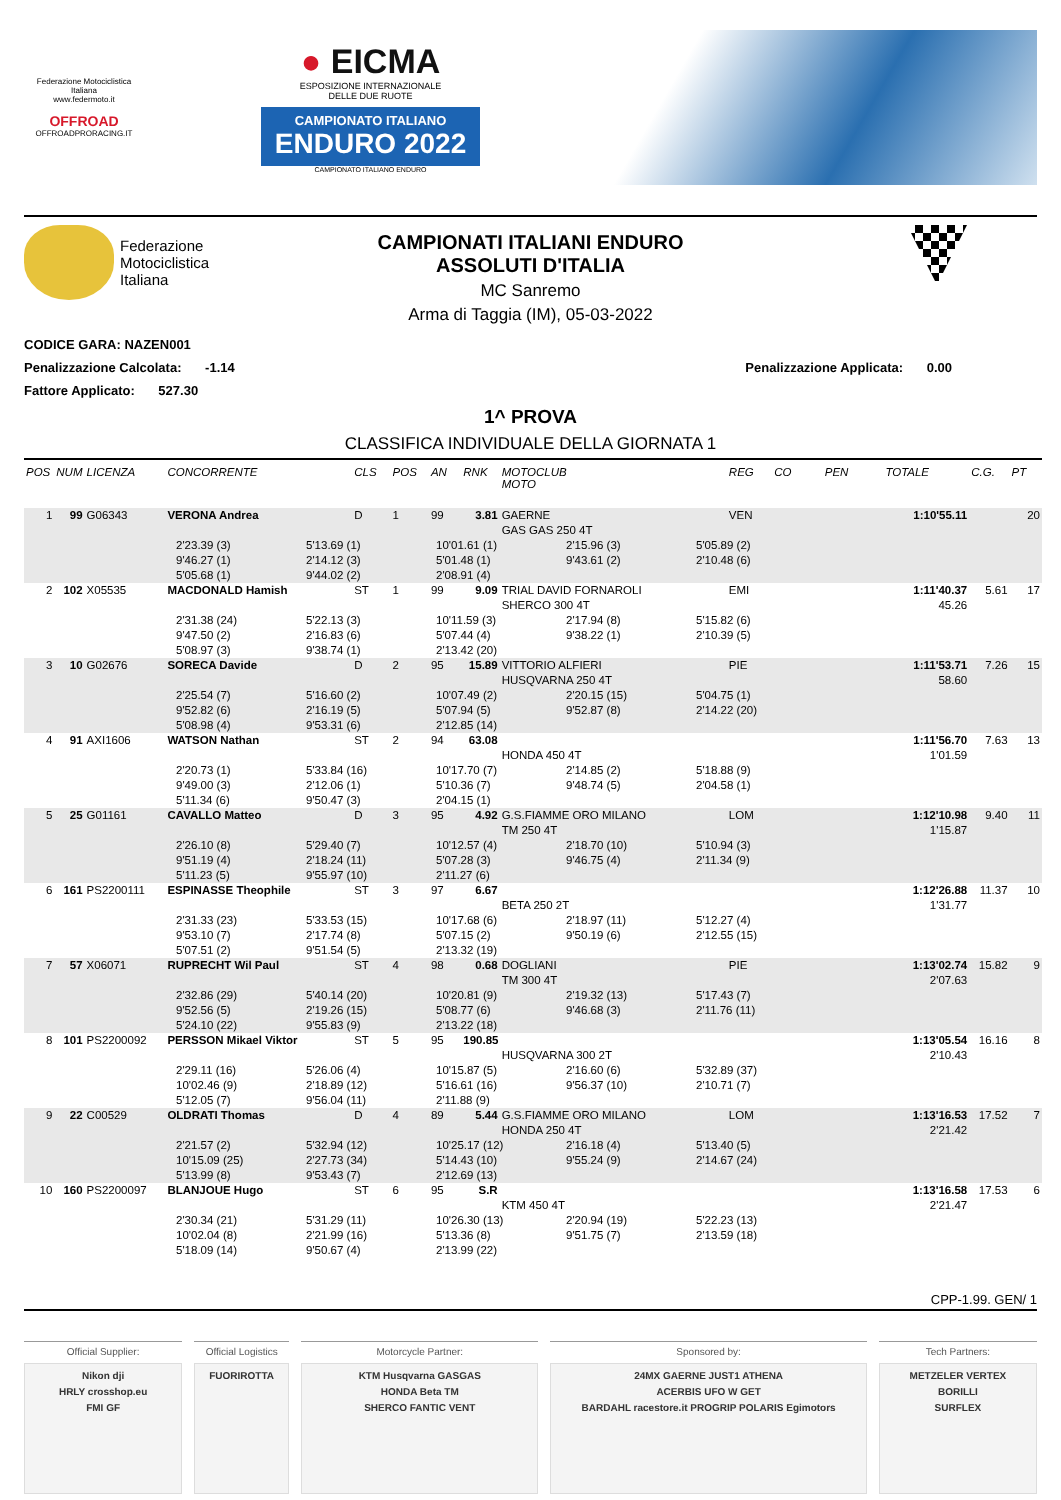Federazione Motociclistica Italiana
www.federmoto.it
OFFROAD
OFFROADPRORACING.IT
● EICMA
ESPOSIZIONE INTERNAZIONALE
DELLE DUE RUOTE
CAMPIONATO ITALIANO ENDURO 2022
CAMPIONATO ITALIANO ENDURO
Federazione
Motociclistica
Italiana
CAMPIONATI ITALIANI ENDURO
ASSOLUTI D'ITALIA
MC Sanremo
Arma di Taggia (IM), 05-03-2022
CODICE GARA: NAZEN001
Penalizzazione Calcolata: -1.14
Penalizzazione Applicata: 0.00
Fattore Applicato: 527.30
1^ PROVA
CLASSIFICA INDIVIDUALE DELLA GIORNATA 1
| POS | NUM | LICENZA | CONCORRENTE | CLS | POS | AN | RNK | MOTOCLUB MOTO | REG | CO | PEN | TOTALE | C.G. | PT |
| --- | --- | --- | --- | --- | --- | --- | --- | --- | --- | --- | --- | --- | --- | --- |
| 1 | 99 | G06343 | VERONA Andrea | D | 1 | 99 | 3.81 | GAERNE | VEN | | | 1:10'55.11 | | 20 |
| | | | | | | | | GAS GAS 250 4T | | | | | | |
| 2'23.39 (3) 5'13.69 (1) 10'01.61 (1) 2'15.96 (3) 5'05.89 (2) 9'46.27 (1) 2'14.12 (3) 5'01.48 (1) 9'43.61 (2) 2'10.48 (6) 5'05.68 (1) 9'44.02 (2) 2'08.91 (4) | | | | | | | | | | | | | | |
| 2 | 102 | X05535 | MACDONALD Hamish | ST | 1 | 99 | 9.09 | TRIAL DAVID FORNAROLI | EMI | | | 1:11'40.37 | 5.61 | 17 |
| | | | | | | | | SHERCO 300 4T | | | | 45.26 | | |
| 2'31.38 (24) 5'22.13 (3) 10'11.59 (3) 2'17.94 (8) 5'15.82 (6) 9'47.50 (2) 2'16.83 (6) 5'07.44 (4) 9'38.22 (1) 2'10.39 (5) 5'08.97 (3) 9'38.74 (1) 2'13.42 (20) | | | | | | | | | | | | | | |
| 3 | 10 | G02676 | SORECA Davide | D | 2 | 95 | 15.89 | VITTORIO ALFIERI | PIE | | | 1:11'53.71 | 7.26 | 15 |
| | | | | | | | | HUSQVARNA 250 4T | | | | 58.60 | | |
| 2'25.54 (7) 5'16.60 (2) 10'07.49 (2) 2'20.15 (15) 5'04.75 (1) 9'52.82 (6) 2'16.19 (5) 5'07.94 (5) 9'52.87 (8) 2'14.22 (20) 5'08.98 (4) 9'53.31 (6) 2'12.85 (14) | | | | | | | | | | | | | | |
| 4 | 91 | AXI1606 | WATSON Nathan | ST | 2 | 94 | 63.08 | | | | | 1:11'56.70 | 7.63 | 13 |
| | | | | | | | | HONDA 450 4T | | | | 1'01.59 | | |
| 2'20.73 (1) 5'33.84 (16) 10'17.70 (7) 2'14.85 (2) 5'18.88 (9) 9'49.00 (3) 2'12.06 (1) 5'10.36 (7) 9'48.74 (5) 2'04.58 (1) 5'11.34 (6) 9'50.47 (3) 2'04.15 (1) | | | | | | | | | | | | | | |
| 5 | 25 | G01161 | CAVALLO Matteo | D | 3 | 95 | 4.92 | G.S.FIAMME ORO MILANO | LOM | | | 1:12'10.98 | 9.40 | 11 |
| | | | | | | | | TM 250 4T | | | | 1'15.87 | | |
| 2'26.10 (8) 5'29.40 (7) 10'12.57 (4) 2'18.70 (10) 5'10.94 (3) 9'51.19 (4) 2'18.24 (11) 5'07.28 (3) 9'46.75 (4) 2'11.34 (9) 5'11.23 (5) 9'55.97 (10) 2'11.27 (6) | | | | | | | | | | | | | | |
| 6 | 161 | PS2200111 | ESPINASSE Theophile | ST | 3 | 97 | 6.67 | | | | | 1:12'26.88 | 11.37 | 10 |
| | | | | | | | | BETA 250 2T | | | | 1'31.77 | | |
| 2'31.33 (23) 5'33.53 (15) 10'17.68 (6) 2'18.97 (11) 5'12.27 (4) 9'53.10 (7) 2'17.74 (8) 5'07.15 (2) 9'50.19 (6) 2'12.55 (15) 5'07.51 (2) 9'51.54 (5) 2'13.32 (19) | | | | | | | | | | | | | | |
| 7 | 57 | X06071 | RUPRECHT Wil Paul | ST | 4 | 98 | 0.68 | DOGLIANI | PIE | | | 1:13'02.74 | 15.82 | 9 |
| | | | | | | | | TM 300 4T | | | | 2'07.63 | | |
| 2'32.86 (29) 5'40.14 (20) 10'20.81 (9) 2'19.32 (13) 5'17.43 (7) 9'52.56 (5) 2'19.26 (15) 5'08.77 (6) 9'46.68 (3) 2'11.76 (11) 5'24.10 (22) 9'55.83 (9) 2'13.22 (18) | | | | | | | | | | | | | | |
| 8 | 101 | PS2200092 | PERSSON Mikael Viktor | ST | 5 | 95 | 190.85 | | | | | 1:13'05.54 | 16.16 | 8 |
| | | | | | | | | HUSQVARNA 300 2T | | | | 2'10.43 | | |
| 2'29.11 (16) 5'26.06 (4) 10'15.87 (5) 2'16.60 (6) 5'32.89 (37) 10'02.46 (9) 2'18.89 (12) 5'16.61 (16) 9'56.37 (10) 2'10.71 (7) 5'12.05 (7) 9'56.04 (11) 2'11.88 (9) | | | | | | | | | | | | | | |
| 9 | 22 | C00529 | OLDRATI Thomas | D | 4 | 89 | 5.44 | G.S.FIAMME ORO MILANO | LOM | | | 1:13'16.53 | 17.52 | 7 |
| | | | | | | | | HONDA 250 4T | | | | 2'21.42 | | |
| 2'21.57 (2) 5'32.94 (12) 10'25.17 (12) 2'16.18 (4) 5'13.40 (5) 10'15.09 (25) 2'27.73 (34) 5'14.43 (10) 9'55.24 (9) 2'14.67 (24) 5'13.99 (8) 9'53.43 (7) 2'12.69 (13) | | | | | | | | | | | | | | |
| 10 | 160 | PS2200097 | BLANJOUE Hugo | ST | 6 | 95 | S.R | | | | | 1:13'16.58 | 17.53 | 6 |
| | | | | | | | | KTM 450 4T | | | | 2'21.47 | | |
| 2'30.34 (21) 5'31.29 (11) 10'26.30 (13) 2'20.94 (19) 5'22.23 (13) 10'02.04 (8) 2'21.99 (16) 5'13.36 (8) 9'51.75 (7) 2'13.59 (18) 5'18.09 (14) 9'50.67 (4) 2'13.99 (22) | | | | | | | | | | | | | | |
CPP-1.99. GEN/ 1
Official Supplier:
Nikon dji
HRLY crosshop.eu
FMI GF
Official Logistics
FUORIROTTA
Motorcycle Partner:
KTM Husqvarna GASGAS
HONDA Beta TM
SHERCO FANTIC VENT
Sponsored by:
24MX GAERNE JUST1 ATHENA
ACERBIS UFO W GET
BARDAHL racestore.it PROGRIP POLARIS Egimotors
Tech Partners:
METZELER VERTEX
BORILLI
SURFLEX